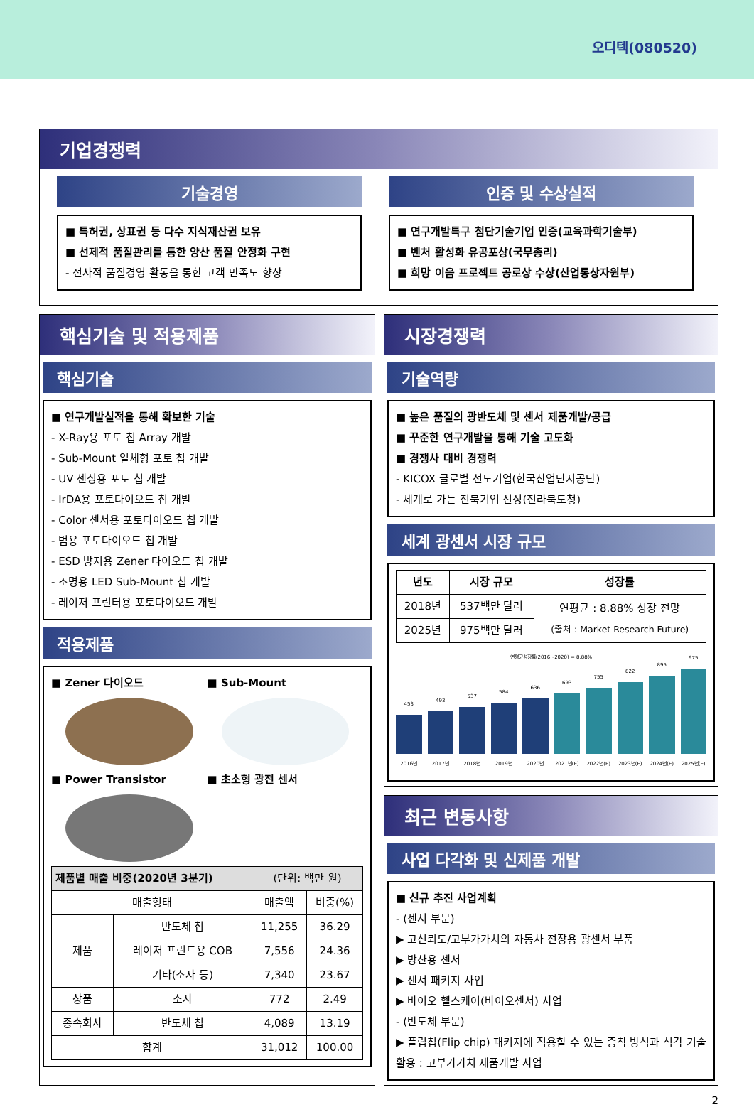오디텍(080520)
기업경쟁력
기술경영
■ 특허권, 상표권 등 다수 지식재산권 보유
■ 선제적 품질관리를 통한 양산 품질 안정화 구현
- 전사적 품질경영 활동을 통한 고객 만족도 향상
인증 및 수상실적
■ 연구개발특구 첨단기술기업 인증(교육과학기술부)
■ 벤처 활성화 유공포상(국무총리)
■ 희망 이음 프로젝트 공로상 수상(산업통상자원부)
핵심기술 및 적용제품
핵심기술
■ 연구개발실적을 통해 확보한 기술
- X-Ray용 포토 칩 Array 개발
- Sub-Mount 일체형 포토 칩 개발
- UV 센싱용 포토 칩 개발
- IrDA용 포토다이오드 칩 개발
- Color 센서용 포토다이오드 칩 개발
- 범용 포토다이오드 칩 개발
- ESD 방지용 Zener 다이오드 칩 개발
- 조명용 LED Sub-Mount 칩 개발
- 레이저 프린터용 포토다이오드 개발
적용제품
■ Zener 다이오드
■ Sub-Mount
■ Power Transistor
■ 초소형 광전 센서
| 제품별 매출 비중(2020년 3분기) | | (단위: 백만 원) | |
| --- | --- | --- | --- |
| 매출형태 | | 매출액 | 비중(%) |
| 제품 | 반도체 칩 | 11,255 | 36.29 |
| | 레이저 프린트용 COB | 7,556 | 24.36 |
| | 기타(소자 등) | 7,340 | 23.67 |
| 상품 | 소자 | 772 | 2.49 |
| 종속회사 | 반도체 칩 | 4,089 | 13.19 |
| 합계 | | 31,012 | 100.00 |
시장경쟁력
기술역량
■ 높은 품질의 광반도체 및 센서 제품개발/공급
■ 꾸준한 연구개발을 통해 기술 고도화
■ 경쟁사 대비 경쟁력
- KICOX 글로벌 선도기업(한국산업단지공단)
- 세계로 가는 전북기업 선정(전라북도청)
세계 광센서 시장 규모
| 년도 | 시장 규모 | 성장률 |
| --- | --- | --- |
| 2018년 | 537백만 달러 | 연평균 : 8.88% 성장 전망 (출처 : Market Research Future) |
| 2025년 | 975백만 달러 | |
연평균성장률(2016~2020) = 8.88%
453
2016년
493
2017년
537
2018년
584
2019년
636
2020년
693
2021년(E)
755
2022년(E)
822
2023년(E)
895
2024년(E)
975
2025년(E)
최근 변동사항
사업 다각화 및 신제품 개발
■ 신규 추진 사업계획
- (센서 부문)
▶ 고신뢰도/고부가가치의 자동차 전장용 광센서 부품
▶ 방산용 센서
▶ 센서 패키지 사업
▶ 바이오 헬스케어(바이오센서) 사업
- (반도체 부문)
▶ 플립칩(Flip chip) 패키지에 적용할 수 있는 증착 방식과 식각 기술활용 : 고부가가치 제품개발 사업
2